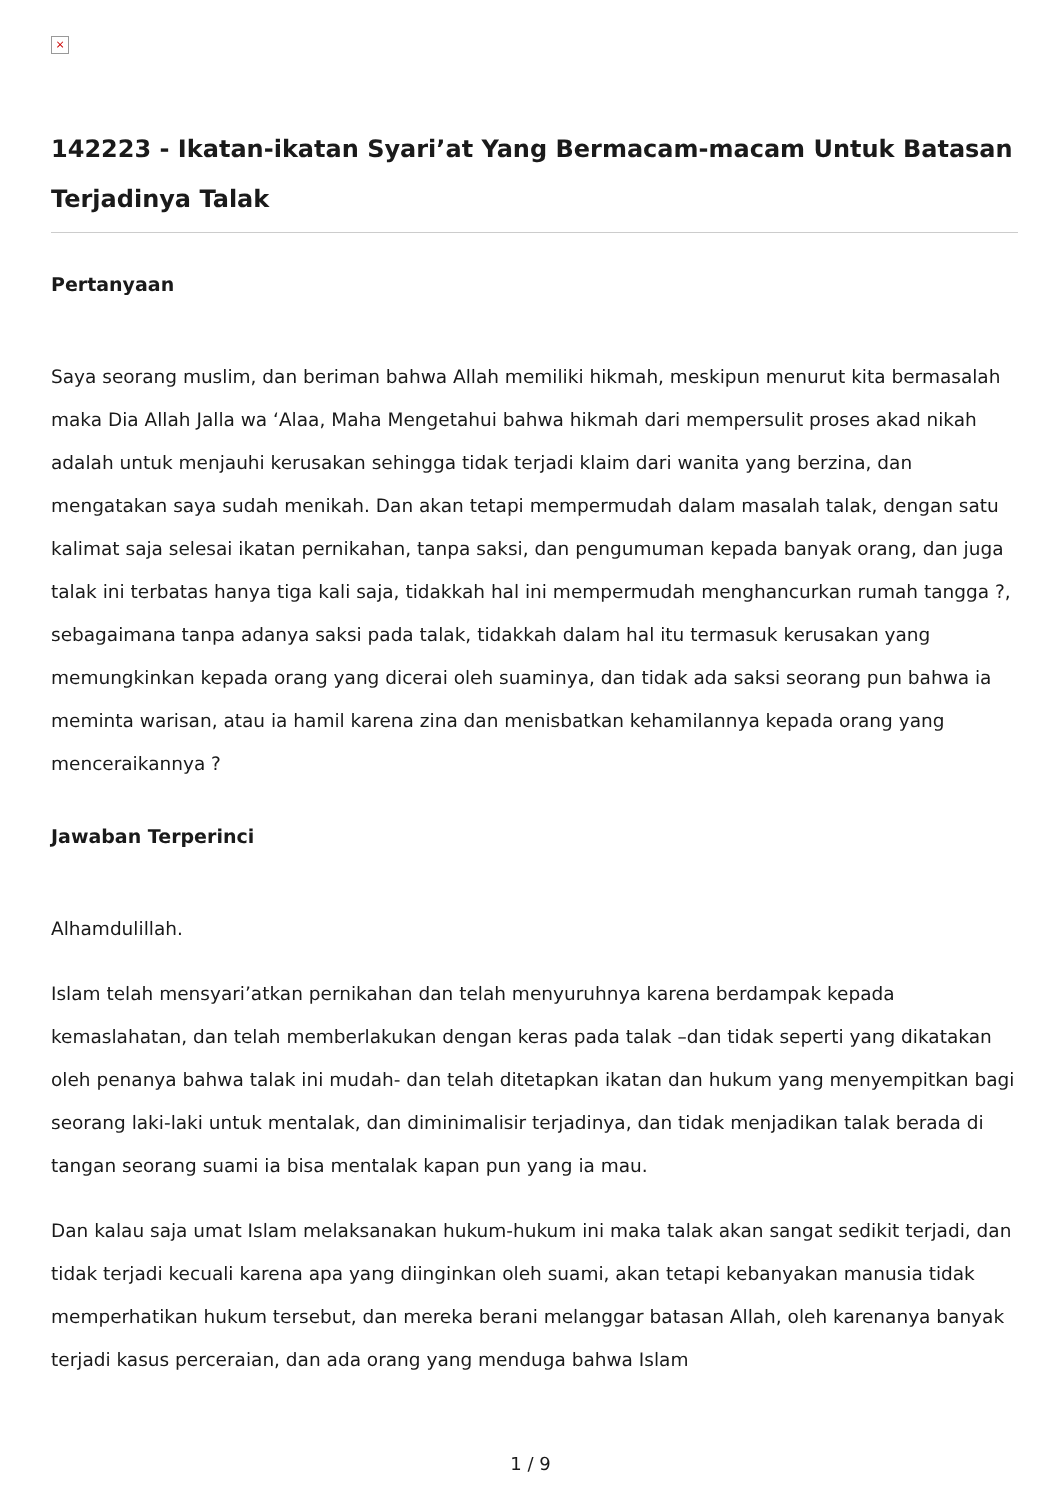×
142223 - Ikatan-ikatan Syari’at Yang Bermacam-macam Untuk Batasan Terjadinya Talak
Pertanyaan
Saya seorang muslim, dan beriman bahwa Allah memiliki hikmah, meskipun menurut kita bermasalah maka Dia Allah Jalla wa ‘Alaa, Maha Mengetahui bahwa hikmah dari mempersulit proses akad nikah adalah untuk menjauhi kerusakan sehingga tidak terjadi klaim dari wanita yang berzina, dan mengatakan saya sudah menikah. Dan akan tetapi mempermudah dalam masalah talak, dengan satu kalimat saja selesai ikatan pernikahan, tanpa saksi, dan pengumuman kepada banyak orang, dan juga talak ini terbatas hanya tiga kali saja, tidakkah hal ini mempermudah menghancurkan rumah tangga ?, sebagaimana tanpa adanya saksi pada talak, tidakkah dalam hal itu termasuk kerusakan yang memungkinkan kepada orang yang dicerai oleh suaminya, dan tidak ada saksi seorang pun bahwa ia meminta warisan, atau ia hamil karena zina dan menisbatkan kehamilannya kepada orang yang menceraikannya ?
Jawaban Terperinci
Alhamdulillah.
Islam telah mensyari’atkan pernikahan dan telah menyuruhnya karena berdampak kepada kemaslahatan, dan telah memberlakukan dengan keras pada talak –dan tidak seperti yang dikatakan oleh penanya bahwa talak ini mudah- dan telah ditetapkan ikatan dan hukum yang menyempitkan bagi seorang laki-laki untuk mentalak, dan diminimalisir terjadinya, dan tidak menjadikan talak berada di tangan seorang suami ia bisa mentalak kapan pun yang ia mau.
Dan kalau saja umat Islam melaksanakan hukum-hukum ini maka talak akan sangat sedikit terjadi, dan tidak terjadi kecuali karena apa yang diinginkan oleh suami, akan tetapi kebanyakan manusia tidak memperhatikan hukum tersebut, dan mereka berani melanggar batasan Allah, oleh karenanya banyak terjadi kasus perceraian, dan ada orang yang menduga bahwa Islam
1 / 9